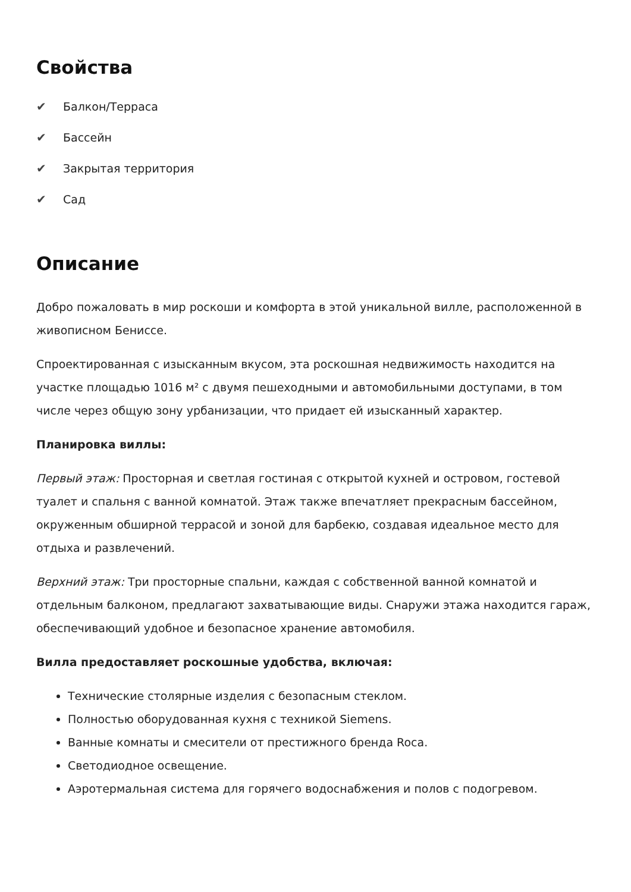Свойства
✔ Балкон/Терраса
✔ Бассейн
✔ Закрытая территория
✔ Сад
Описание
Добро пожаловать в мир роскоши и комфорта в этой уникальной вилле, расположенной в живописном Бениссе.
Спроектированная с изысканным вкусом, эта роскошная недвижимость находится на участке площадью 1016 м² с двумя пешеходными и автомобильными доступами, в том числе через общую зону урбанизации, что придает ей изысканный характер.
Планировка виллы:
Первый этаж: Просторная и светлая гостиная с открытой кухней и островом, гостевой туалет и спальня с ванной комнатой. Этаж также впечатляет прекрасным бассейном, окруженным обширной террасой и зоной для барбекю, создавая идеальное место для отдыха и развлечений.
Верхний этаж: Три просторные спальни, каждая с собственной ванной комнатой и отдельным балконом, предлагают захватывающие виды. Снаружи этажа находится гараж, обеспечивающий удобное и безопасное хранение автомобиля.
Вилла предоставляет роскошные удобства, включая:
Технические столярные изделия с безопасным стеклом.
Полностью оборудованная кухня с техникой Siemens.
Ванные комнаты и смесители от престижного бренда Roca.
Светодиодное освещение.
Аэротермальная система для горячего водоснабжения и полов с подогревом.